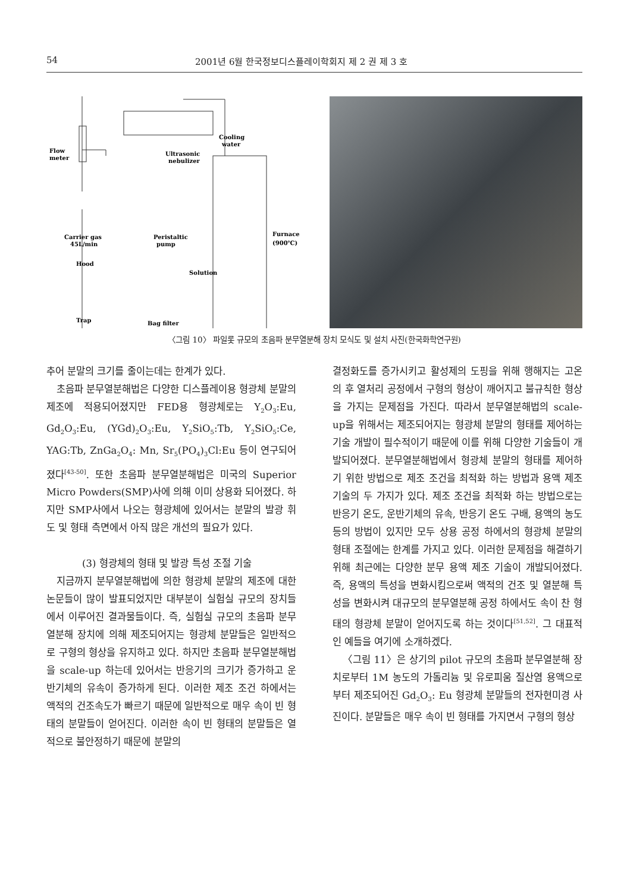54 2001년 6월 한국정보디스플레이학회지 제 2 권 제 3 호
Flow
meter
Ultrasonic
nebulizer
Cooling
water
Carrier gas
45L/min
Peristaltic
pump
Furnace
(900℃)
Hood
Solution
Trap
Bag filter
〈그림 10〉 파일롯 규모의 초음파 분무열분해 장치 모식도 및 설치 사진(한국화학연구원)
추어 분말의 크기를 줄이는데는 한계가 있다.
초음파 분무열분해법은 다양한 디스플레이용 형광체 분말의 제조에 적용되어졌지만 FED용 형광체로는 Y<sub>2</sub>O<sub>3</sub>:Eu, Gd<sub>2</sub>O<sub>3</sub>:Eu, (YGd)<sub>2</sub>O<sub>3</sub>:Eu, Y<sub>2</sub>SiO<sub>5</sub>:Tb, Y<sub>2</sub>SiO<sub>5</sub>:Ce, YAG:Tb, ZnGa<sub>2</sub>O<sub>4</sub>: Mn, Sr<sub>5</sub>(PO<sub>4</sub>)<sub>3</sub>Cl:Eu 등이 연구되어졌다<sup>[43-50]</sup>. 또한 초음파 분무열분해법은 미국의 Superior Micro Powders(SMP)사에 의해 이미 상용화 되어졌다. 하지만 SMP사에서 나오는 형광체에 있어서는 분말의 발광 휘도 및 형태 측면에서 아직 많은 개선의 필요가 있다.
(3) 형광체의 형태 및 발광 특성 조절 기술
지금까지 분무열분해법에 의한 형광체 분말의 제조에 대한 논문들이 많이 발표되었지만 대부분이 실험실 규모의 장치들에서 이루어진 결과물들이다. 즉, 실험실 규모의 초음파 분무열분해 장치에 의해 제조되어지는 형광체 분말들은 일반적으로 구형의 형상을 유지하고 있다. 하지만 초음파 분무열분해법을 scale-up 하는데 있어서는 반응기의 크기가 증가하고 운반기체의 유속이 증가하게 된다. 이러한 제조 조건 하에서는 액적의 건조속도가 빠르기 때문에 일반적으로 매우 속이 빈 형태의 분말들이 얻어진다. 이러한 속이 빈 형태의 분말들은 열적으로 불안정하기 때문에 분말의
결정화도를 증가시키고 활성제의 도핑을 위해 행해지는 고온의 후 열처리 공정에서 구형의 형상이 깨어지고 불규칙한 형상을 가지는 문제점을 가진다. 따라서 분무열분해법의 scale-up을 위해서는 제조되어지는 형광체 분말의 형태를 제어하는 기술 개발이 필수적이기 때문에 이를 위해 다양한 기술들이 개발되어졌다. 분무열분해법에서 형광체 분말의 형태를 제어하기 위한 방법으로 제조 조건을 최적화 하는 방법과 용액 제조 기술의 두 가지가 있다. 제조 조건을 최적화 하는 방법으로는 반응기 온도, 운반기체의 유속, 반응기 온도 구배, 용액의 농도 등의 방법이 있지만 모두 상용 공정 하에서의 형광체 분말의 형태 조절에는 한계를 가지고 있다. 이러한 문제점을 해결하기 위해 최근에는 다양한 분무 용액 제조 기술이 개발되어졌다. 즉, 용액의 특성을 변화시킴으로써 액적의 건조 및 열분해 특성을 변화시켜 대규모의 분무열분해 공정 하에서도 속이 찬 형태의 형광체 분말이 얻어지도록 하는 것이다<sup>[51,52]</sup>. 그 대표적인 예들을 여기에 소개하겠다.
〈그림 11〉은 상기의 pilot 규모의 초음파 분무열분해 장치로부터 1M 농도의 가돌리늄 및 유로피움 질산염 용액으로부터 제조되어진 Gd<sub>2</sub>O<sub>3</sub>: Eu 형광체 분말들의 전자현미경 사진이다. 분말들은 매우 속이 빈 형태를 가지면서 구형의 형상